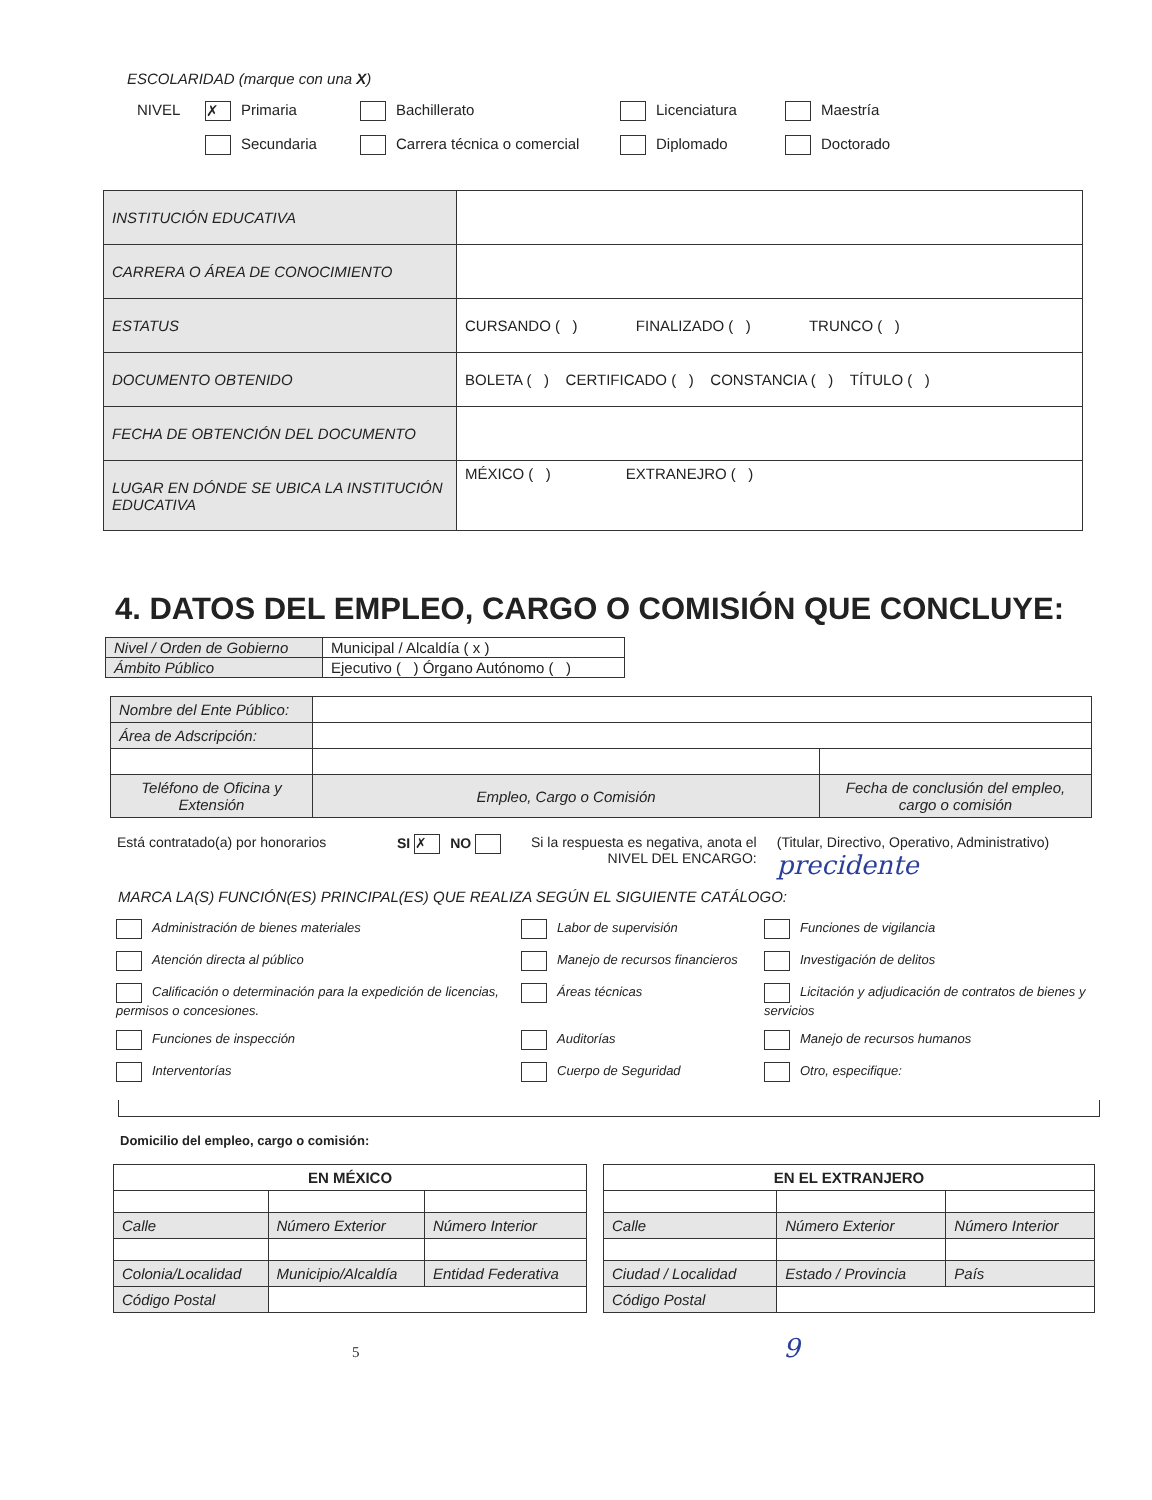ESCOLARIDAD (marque con una X)
NIVEL ✗ Primaria Bachillerato Licenciatura Maestría Secundaria Carrera técnica o comercial Diplomado Doctorado
| INSTITUCIÓN EDUCATIVA | |
| CARRERA O ÁREA DE CONOCIMIENTO | |
| ESTATUS | CURSANDO ( ) FINALIZADO ( ) TRUNCO ( ) |
| DOCUMENTO OBTENIDO | BOLETA ( ) CERTIFICADO ( ) CONSTANCIA ( ) TÍTULO ( ) |
| FECHA DE OBTENCIÓN DEL DOCUMENTO | |
| LUGAR EN DÓNDE SE UBICA LA INSTITUCIÓN EDUCATIVA | MÉXICO ( ) EXTRANEJRO ( ) |
4. DATOS DEL EMPLEO, CARGO O COMISIÓN QUE CONCLUYE:
| Nivel / Orden de Gobierno | Municipal / Alcaldía ( x ) |
| Ámbito Público | Ejecutivo ( ) Órgano Autónomo ( ) |
| Nombre del Ente Público: | | |
| Área de Adscripción: | | |
| Teléfono de Oficina y Extensión | Empleo, Cargo o Comisión | Fecha de conclusión del empleo, cargo o comisión |
Está contratado(a) por honorarios SI ✗ NO Si la respuesta es negativa, anota el
NIVEL DEL ENCARGO: (Titular, Directivo, Operativo, Administrativo)
precidente
MARCA LA(S) FUNCIÓN(ES) PRINCIPAL(ES) QUE REALIZA SEGÚN EL SIGUIENTE CATÁLOGO:
Administración de bienes materiales Labor de supervisión Funciones de vigilancia Atención directa al público Manejo de recursos financieros Investigación de delitos Calificación o determinación para la expedición de licencias, permisos o concesiones. Áreas técnicas Licitación y adjudicación de contratos de bienes y servicios Funciones de inspección Auditorías Manejo de recursos humanos Interventorías Cuerpo de Seguridad Otro, especifique:
Domicilio del empleo, cargo o comisión:
| EN MÉXICO | | |
| --- | --- | --- |
| Calle | Número Exterior | Número Interior |
| Colonia/Localidad | Municipio/Alcaldía | Entidad Federativa |
| Código Postal | | |
| EN EL EXTRANJERO | | |
| --- | --- | --- |
| Calle | Número Exterior | Número Interior |
| Ciudad / Localidad | Estado / Provincia | País |
| Código Postal | | |
5 9